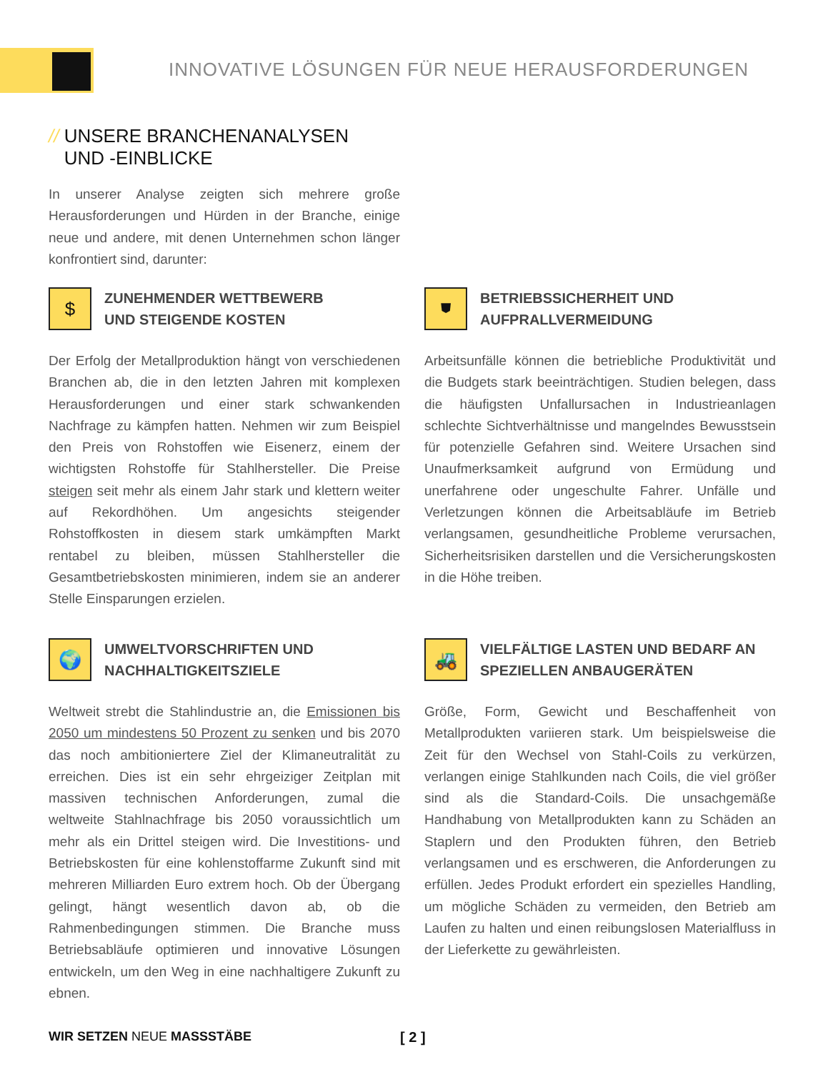INNOVATIVE LÖSUNGEN FÜR NEUE HERAUSFORDERUNGEN
// UNSERE BRANCHENANALYSEN
UND -EINBLICKE
In unserer Analyse zeigten sich mehrere große Herausforderungen und Hürden in der Branche, einige neue und andere, mit denen Unternehmen schon länger konfrontiert sind, darunter:
$
ZUNEHMENDER WETTBEWERB
UND STEIGENDE KOSTEN
Der Erfolg der Metallproduktion hängt von verschiedenen Branchen ab, die in den letzten Jahren mit komplexen Herausforderungen und einer stark schwankenden Nachfrage zu kämpfen hatten. Nehmen wir zum Beispiel den Preis von Rohstoffen wie Eisenerz, einem der wichtigsten Rohstoffe für Stahlhersteller. Die Preise steigen seit mehr als einem Jahr stark und klettern weiter auf Rekordhöhen. Um angesichts steigender Rohstoffkosten in diesem stark umkämpften Markt rentabel zu bleiben, müssen Stahlhersteller die Gesamtbetriebskosten minimieren, indem sie an anderer Stelle Einsparungen erzielen.
⛊
BETRIEBSSICHERHEIT UND
AUFPRALLVERMEIDUNG
Arbeitsunfälle können die betriebliche Produktivität und die Budgets stark beeinträchtigen. Studien belegen, dass die häufigsten Unfallursachen in Industrieanlagen schlechte Sichtverhältnisse und mangelndes Bewusstsein für potenzielle Gefahren sind. Weitere Ursachen sind Unaufmerksamkeit aufgrund von Ermüdung und unerfahrene oder ungeschulte Fahrer. Unfälle und Verletzungen können die Arbeitsabläufe im Betrieb verlangsamen, gesundheitliche Probleme verursachen, Sicherheitsrisiken darstellen und die Versicherungskosten in die Höhe treiben.
🌍
UMWELTVORSCHRIFTEN UND
NACHHALTIGKEITSZIELE
Weltweit strebt die Stahlindustrie an, die Emissionen bis 2050 um mindestens 50 Prozent zu senken und bis 2070 das noch ambitioniertere Ziel der Klimaneutralität zu erreichen. Dies ist ein sehr ehrgeiziger Zeitplan mit massiven technischen Anforderungen, zumal die weltweite Stahlnachfrage bis 2050 voraussichtlich um mehr als ein Drittel steigen wird. Die Investitions- und Betriebskosten für eine kohlenstoffarme Zukunft sind mit mehreren Milliarden Euro extrem hoch. Ob der Übergang gelingt, hängt wesentlich davon ab, ob die Rahmenbedingungen stimmen. Die Branche muss Betriebsabläufe optimieren und innovative Lösungen entwickeln, um den Weg in eine nachhaltigere Zukunft zu ebnen.
🚜
VIELFÄLTIGE LASTEN UND BEDARF AN
SPEZIELLEN ANBAUGERÄTEN
Größe, Form, Gewicht und Beschaffenheit von Metallprodukten variieren stark. Um beispielsweise die Zeit für den Wechsel von Stahl-Coils zu verkürzen, verlangen einige Stahlkunden nach Coils, die viel größer sind als die Standard-Coils. Die unsachgemäße Handhabung von Metallprodukten kann zu Schäden an Staplern und den Produkten führen, den Betrieb verlangsamen und es erschweren, die Anforderungen zu erfüllen. Jedes Produkt erfordert ein spezielles Handling, um mögliche Schäden zu vermeiden, den Betrieb am Laufen zu halten und einen reibungslosen Materialfluss in der Lieferkette zu gewährleisten.
WIR SETZEN NEUE MASSSTÄBE [ 2 ]